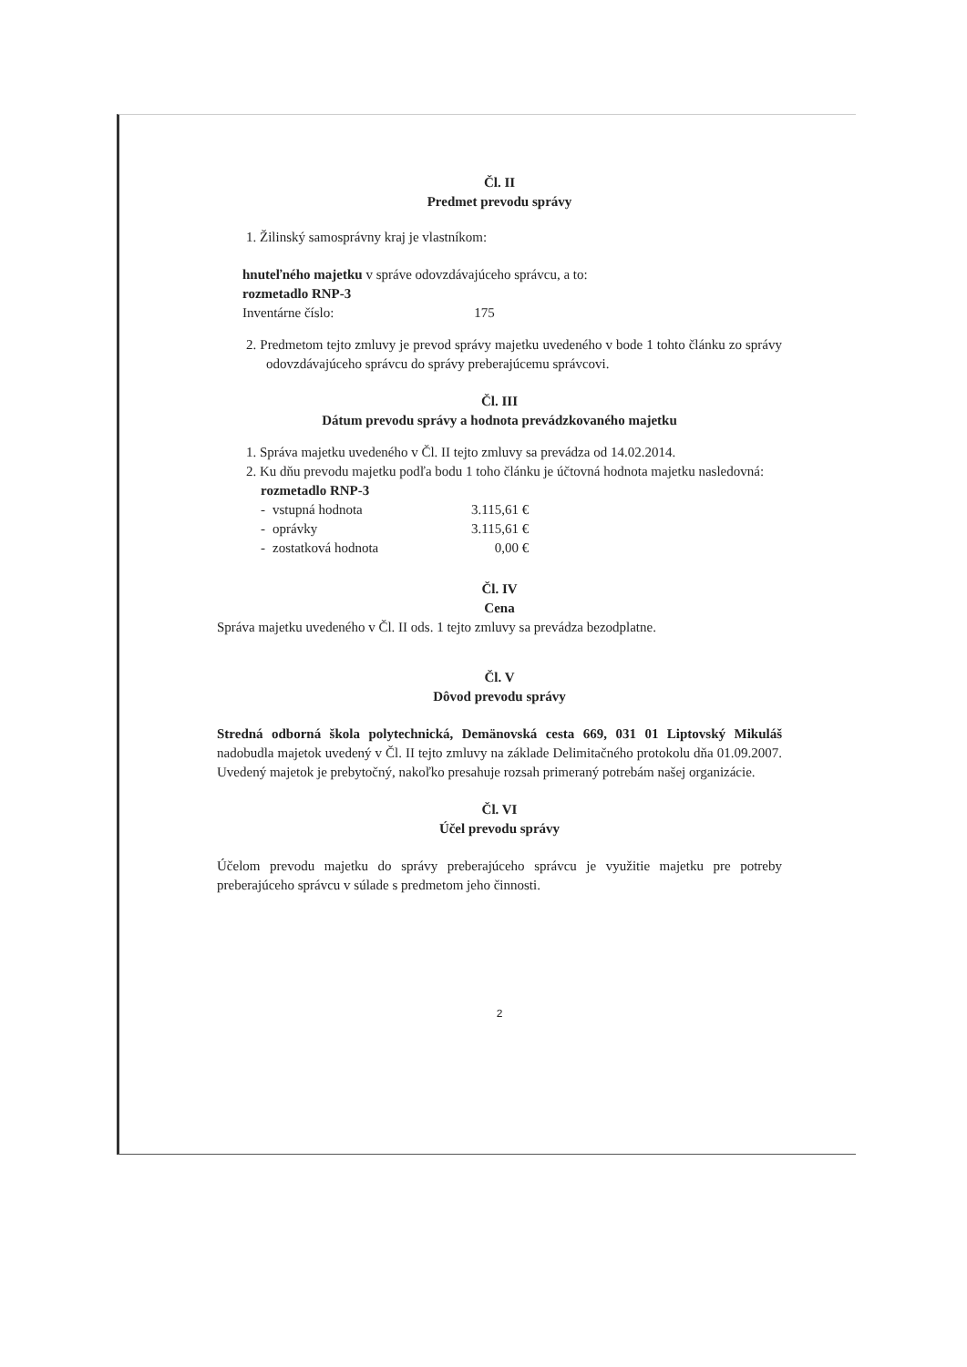Čl. II
Predmet prevodu správy
1. Žilinský samosprávny kraj je vlastníkom:
hnuteľného majetku v správe odovzdávajúceho správcu, a to:
rozmetadlo RNP-3
Inventárne číslo: 175
2. Predmetom tejto zmluvy je prevod správy majetku uvedeného v bode 1 tohto článku zo správy odovzdávajúceho správcu do správy preberajúcemu správcovi.
Čl. III
Dátum prevodu správy a hodnota prevádzkovaného majetku
1. Správa majetku uvedeného v Čl. II tejto zmluvy sa prevádza od 14.02.2014.
2. Ku dňu prevodu majetku podľa bodu 1 toho článku je účtovná hodnota majetku nasledovná:
rozmetadlo RNP-3
| - | vstupná hodnota | 3.115,61 € |
| - | oprávky | 3.115,61 € |
| - | zostatková hodnota | 0,00 € |
Čl. IV
Cena
Správa majetku uvedeného v Čl. II ods. 1 tejto zmluvy sa prevádza bezodplatne.
Čl. V
Dôvod prevodu správy
Stredná odborná škola polytechnická, Demänovská cesta 669, 031 01 Liptovský Mikuláš nadobudla majetok uvedený v Čl. II tejto zmluvy na základe Delimitačného protokolu dňa 01.09.2007. Uvedený majetok je prebytočný, nakoľko presahuje rozsah primeraný potrebám našej organizácie.
Čl. VI
Účel prevodu správy
Účelom prevodu majetku do správy preberajúceho správcu je využitie majetku pre potreby preberajúceho správcu v súlade s predmetom jeho činnosti.
2